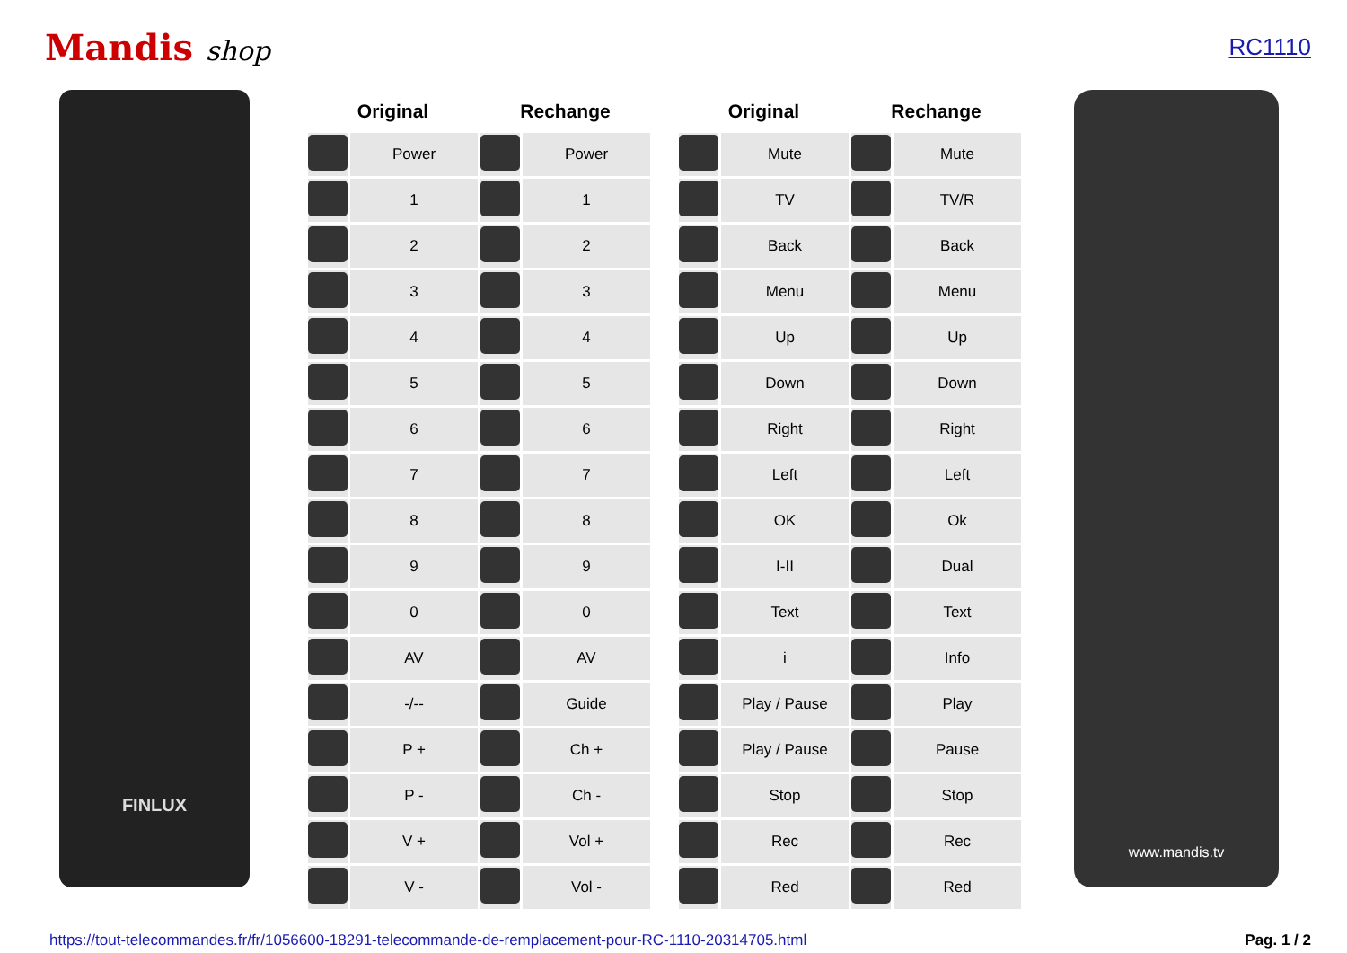Mandis shop
RC1110
FINLUX
| Original | | Rechange | |
| --- | --- | --- | --- |
| | Power | | Power |
| | 1 | | 1 |
| | 2 | | 2 |
| | 3 | | 3 |
| | 4 | | 4 |
| | 5 | | 5 |
| | 6 | | 6 |
| | 7 | | 7 |
| | 8 | | 8 |
| | 9 | | 9 |
| | 0 | | 0 |
| | AV | | AV |
| | -/-- | | Guide |
| | P + | | Ch + |
| | P - | | Ch - |
| | V + | | Vol + |
| | V - | | Vol - |
| Original | | Rechange | |
| --- | --- | --- | --- |
| | Mute | | Mute |
| | TV | | TV/R |
| | Back | | Back |
| | Menu | | Menu |
| | Up | | Up |
| | Down | | Down |
| | Right | | Right |
| | Left | | Left |
| | OK | | Ok |
| | I-II | | Dual |
| | Text | | Text |
| | i | | Info |
| | Play / Pause | | Play |
| | Play / Pause | | Pause |
| | Stop | | Stop |
| | Rec | | Rec |
| | Red | | Red |
www.mandis.tv
https://tout-telecommandes.fr/fr/1056600-18291-telecommande-de-remplacement-pour-RC-1110-20314705.html Pag. 1 / 2